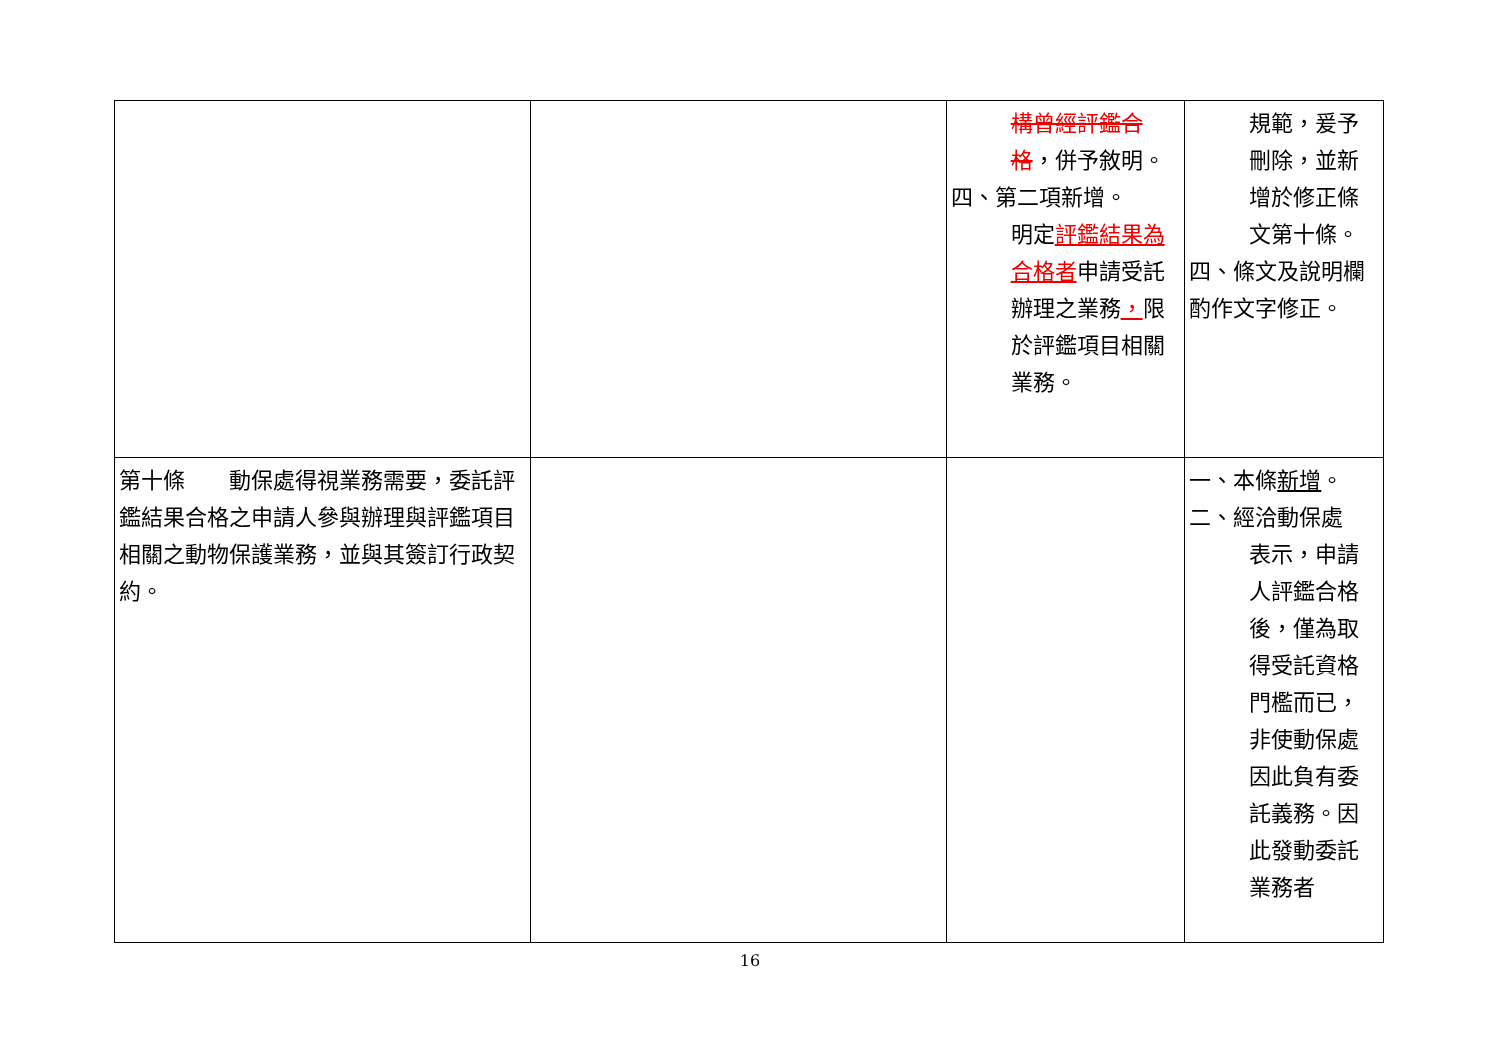| | | 構曾經評鑑合格 ，併予敘明。 四、第二項新增。 明定 評鑑結果為合格者 申請受託辦理之業務 ， 限於評鑑項目相關業務。 | 規範，爰予刪除，並新增於修正條文第十條。 四、條文及說明欄酌作文字修正。 |
| 第十條 動保處得視業務需要，委託評鑑結果合格之申請人參與辦理與評鑑項目相關之動物保護業務，並與其簽訂行政契約。 | | | 一、本條 新增 。 二、經洽動保處 表示，申請人評鑑合格後，僅為取得受託資格門檻而已，非使動保處因此負有委託義務。因此發動委託業務者 |
16